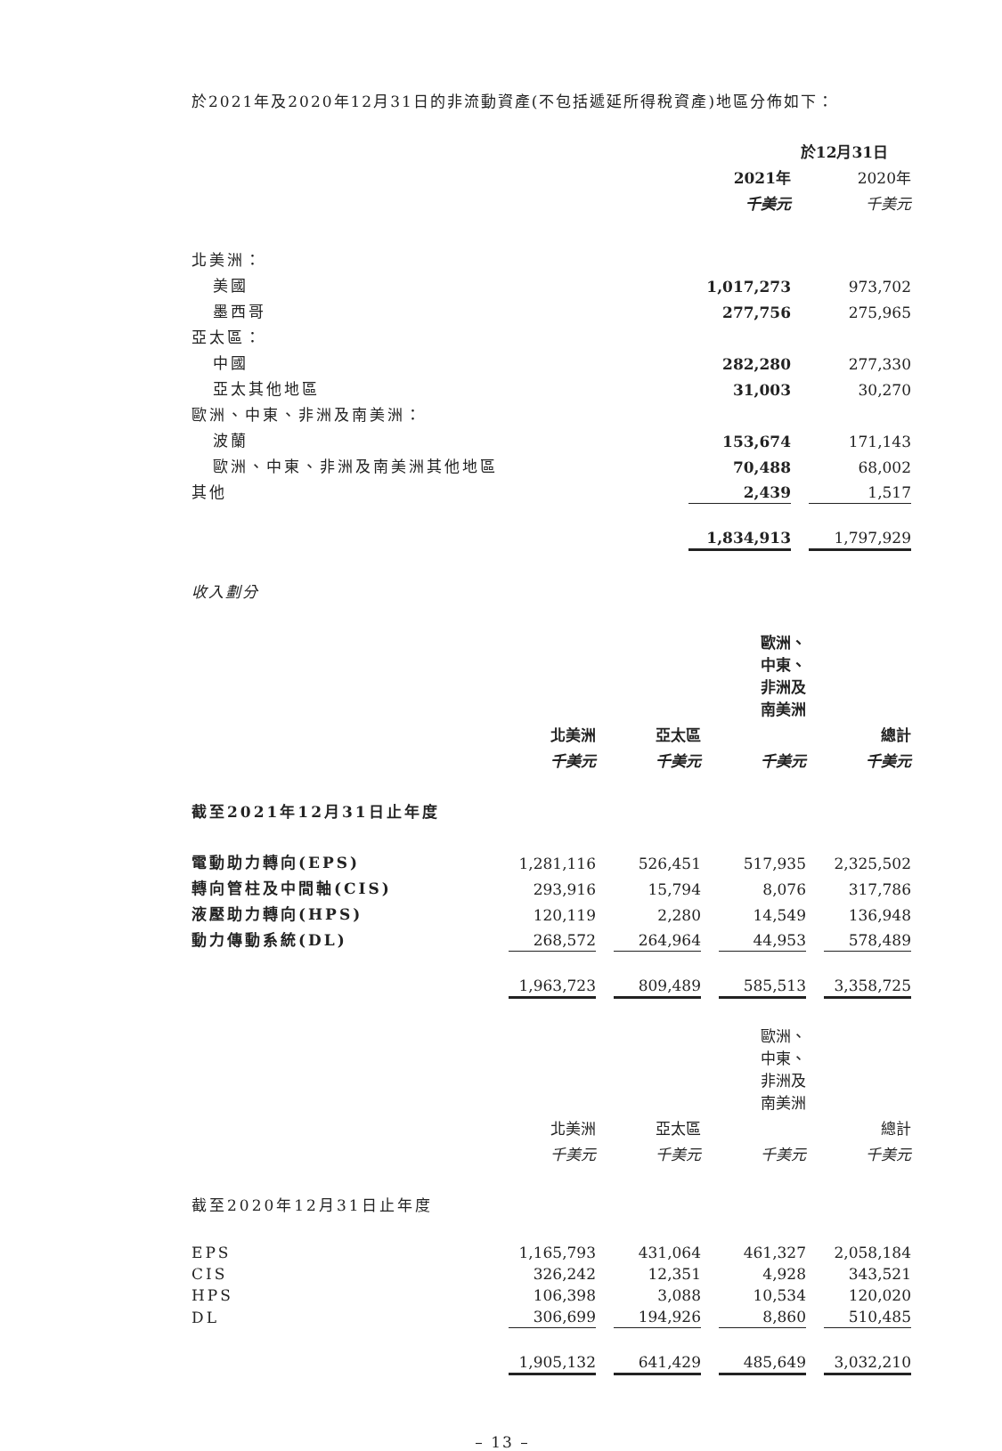於2021年及2020年12月31日的非流動資產(不包括遞延所得稅資產)地區分佈如下：
| | 於12月31日 | | |
| --- | --- | --- | --- |
| | 2021年 | | 2020年 |
| | 千美元 | | 千美元 |
| 北美洲： | | | |
| 美國 | 1,017,273 | | 973,702 |
| 墨西哥 | 277,756 | | 275,965 |
| 亞太區： | | | |
| 中國 | 282,280 | | 277,330 |
| 亞太其他地區 | 31,003 | | 30,270 |
| 歐洲、中東、非洲及南美洲： | | | |
| 波蘭 | 153,674 | | 171,143 |
| 歐洲、中東、非洲及南美洲其他地區 | 70,488 | | 68,002 |
| 其他 | 2,439 | | 1,517 |
| | 1,834,913 | | 1,797,929 |
收入劃分
| | | | | | 歐洲、 中東、 非洲及 南美洲 | | |
| --- | --- | --- | --- | --- | --- | --- | --- |
| | 北美洲 | | 亞太區 | | | | 總計 |
| | 千美元 | | 千美元 | | 千美元 | | 千美元 |
| 截至2021年12月31日止年度 | | | | | | | |
| 電動助力轉向(EPS) | 1,281,116 | | 526,451 | | 517,935 | | 2,325,502 |
| 轉向管柱及中間軸(CIS) | 293,916 | | 15,794 | | 8,076 | | 317,786 |
| 液壓助力轉向(HPS) | 120,119 | | 2,280 | | 14,549 | | 136,948 |
| 動力傳動系統(DL) | 268,572 | | 264,964 | | 44,953 | | 578,489 |
| | 1,963,723 | | 809,489 | | 585,513 | | 3,358,725 |
| | | | | | 歐洲、 中東、 非洲及 南美洲 | | |
| | 北美洲 | | 亞太區 | | | | 總計 |
| | 千美元 | | 千美元 | | 千美元 | | 千美元 |
| 截至2020年12月31日止年度 | | | | | | | |
| EPS | 1,165,793 | | 431,064 | | 461,327 | | 2,058,184 |
| CIS | 326,242 | | 12,351 | | 4,928 | | 343,521 |
| HPS | 106,398 | | 3,088 | | 10,534 | | 120,020 |
| DL | 306,699 | | 194,926 | | 8,860 | | 510,485 |
| | 1,905,132 | | 641,429 | | 485,649 | | 3,032,210 |
– 13 –